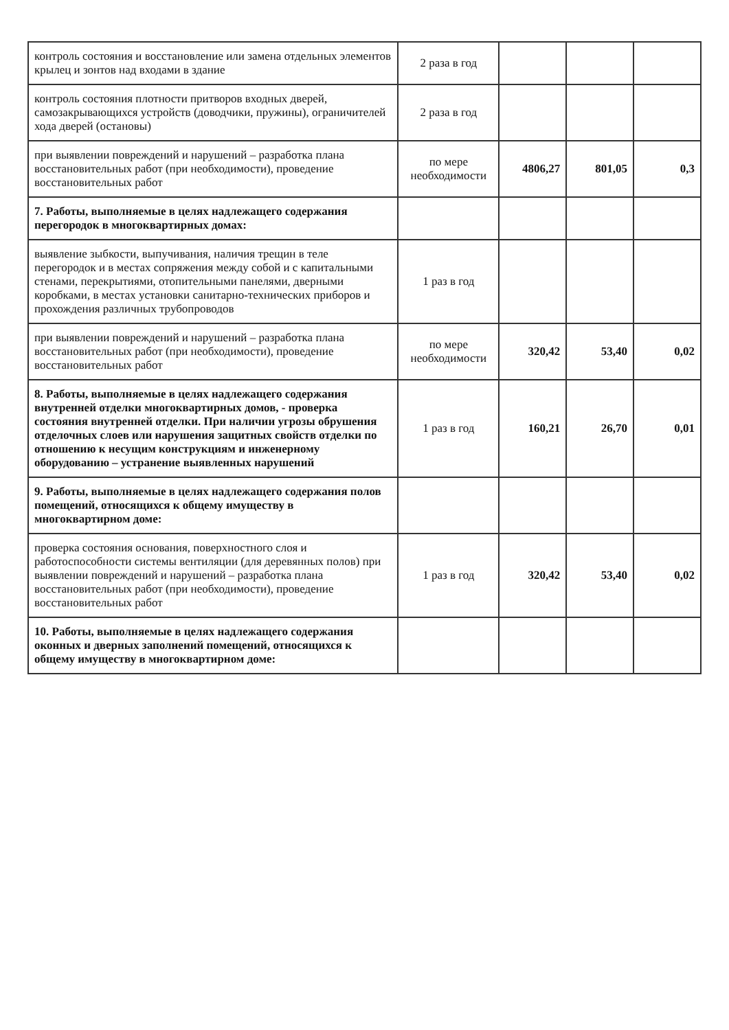| контроль состояния и восстановление или замена отдельных элементов крылец и зонтов над входами в здание | 2 раза в год | | | |
| контроль состояния плотности притворов входных дверей, самозакрывающихся устройств (доводчики, пружины), ограничителей хода дверей (остановы) | 2 раза в год | | | |
| при выявлении повреждений и нарушений – разработка плана восстановительных работ (при необходимости), проведение восстановительных работ | по мере необходимости | 4806,27 | 801,05 | 0,3 |
| 7. Работы, выполняемые в целях надлежащего содержания перегородок в многоквартирных домах: | | | | |
| выявление зыбкости, выпучивания, наличия трещин в теле перегородок и в местах сопряжения между собой и с капитальными стенами, перекрытиями, отопительными панелями, дверными коробками, в местах установки санитарно-технических приборов и прохождения различных трубопроводов | 1 раз в год | | | |
| при выявлении повреждений и нарушений – разработка плана восстановительных работ (при необходимости), проведение восстановительных работ | по мере необходимости | 320,42 | 53,40 | 0,02 |
| 8. Работы, выполняемые в целях надлежащего содержания внутренней отделки многоквартирных домов, - проверка состояния внутренней отделки. При наличии угрозы обрушения отделочных слоев или нарушения защитных свойств отделки по отношению к несущим конструкциям и инженерному оборудованию – устранение выявленных нарушений | 1 раз в год | 160,21 | 26,70 | 0,01 |
| 9. Работы, выполняемые в целях надлежащего содержания полов помещений, относящихся к общему имуществу в многоквартирном доме: | | | | |
| проверка состояния основания, поверхностного слоя и работоспособности системы вентиляции (для деревянных полов) при выявлении повреждений и нарушений – разработка плана восстановительных работ (при необходимости), проведение восстановительных работ | 1 раз в год | 320,42 | 53,40 | 0,02 |
| 10. Работы, выполняемые в целях надлежащего содержания оконных и дверных заполнений помещений, относящихся к общему имуществу в многоквартирном доме: | | | | |